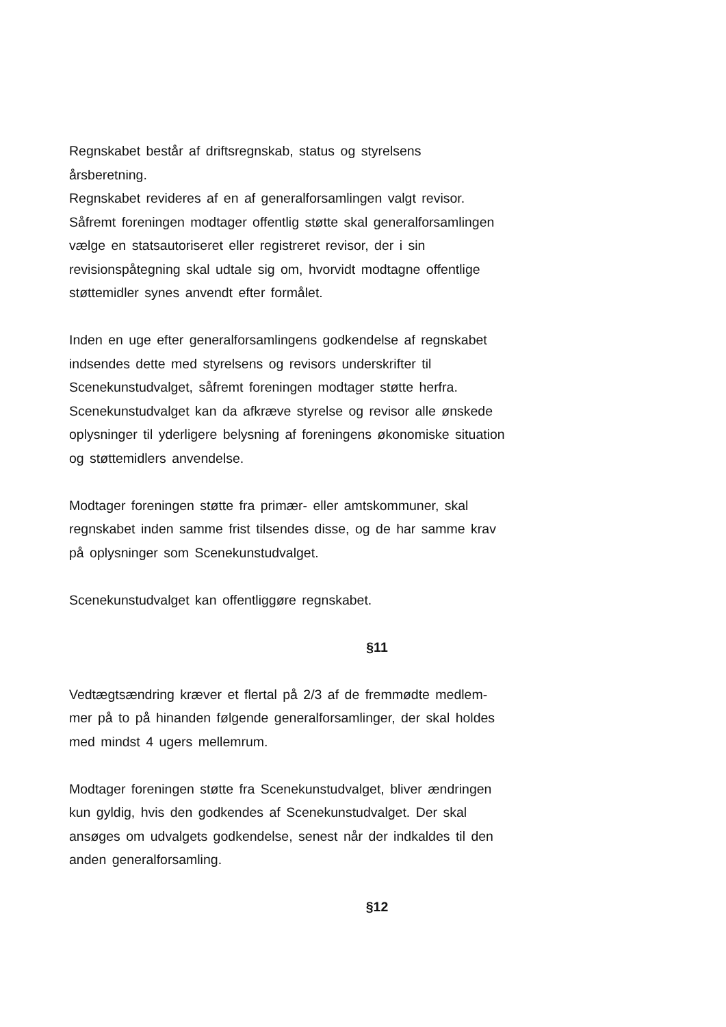Regnskabet består af driftsregnskab, status og styrelsens
årsberetning.
Regnskabet revideres af en af generalforsamlingen valgt revisor.
Såfremt foreningen modtager offentlig støtte skal generalforsamlingen
vælge en statsautoriseret eller registreret revisor, der i sin
revisionspåtegning skal udtale sig om, hvorvidt modtagne offentlige
støttemidler synes anvendt efter formålet.
Inden en uge efter generalforsamlingens godkendelse af regnskabet
indsendes dette med styrelsens og revisors underskrifter til
Scenekunstudvalget, såfremt foreningen modtager støtte herfra.
Scenekunstudvalget kan da afkræve styrelse og revisor alle ønskede
oplysninger til yderligere belysning af foreningens økonomiske situation
og støttemidlers anvendelse.
Modtager foreningen støtte fra primær- eller amtskommuner, skal
regnskabet inden samme frist tilsendes disse, og de har samme krav
på oplysninger som Scenekunstudvalget.
Scenekunstudvalget kan offentliggøre regnskabet.
§11
Vedtægtsændring kræver et flertal på 2/3 af de fremmødte medlem-
mer på to på hinanden følgende generalforsamlinger, der skal holdes
med mindst 4 ugers mellemrum.
Modtager foreningen støtte fra Scenekunstudvalget, bliver ændringen
kun gyldig, hvis den godkendes af Scenekunstudvalget. Der skal
ansøges om udvalgets godkendelse, senest når der indkaldes til den
anden generalforsamling.
§12